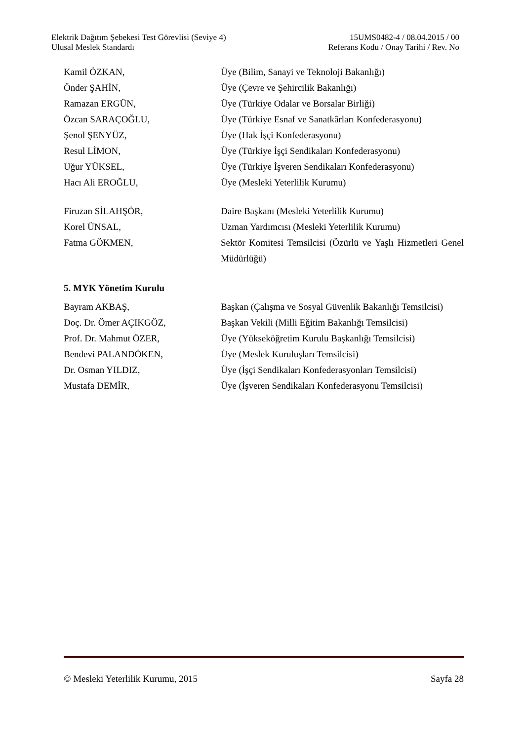Elektrik Dağıtım Şebekesi Test Görevlisi (Seviye 4) 15UMS0482-4 / 08.04.2015 / 00
Ulusal Meslek Standardı Referans Kodu / Onay Tarihi / Rev. No
Kamil ÖZKAN, Üye (Bilim, Sanayi ve Teknoloji Bakanlığı)
Önder ŞAHİN, Üye (Çevre ve Şehircilik Bakanlığı)
Ramazan ERGÜN, Üye (Türkiye Odalar ve Borsalar Birliği)
Özcan SARAÇOĞLU, Üye (Türkiye Esnaf ve Sanatkârları Konfederasyonu)
Şenol ŞENYÜZ, Üye (Hak İşçi Konfederasyonu)
Resul LİMON, Üye (Türkiye İşçi Sendikaları Konfederasyonu)
Uğur YÜKSEL, Üye (Türkiye İşveren Sendikaları Konfederasyonu)
Hacı Ali EROĞLU, Üye (Mesleki Yeterlilik Kurumu)
Firuzan SİLAHŞÖR, Daire Başkanı (Mesleki Yeterlilik Kurumu)
Korel ÜNSAL, Uzman Yardımcısı (Mesleki Yeterlilik Kurumu)
Fatma GÖKMEN, Sektör Komitesi Temsilcisi (Özürlü ve Yaşlı Hizmetleri Genel Müdürlüğü)
5. MYK Yönetim Kurulu
Bayram AKBAŞ, Başkan (Çalışma ve Sosyal Güvenlik Bakanlığı Temsilcisi)
Doç. Dr. Ömer AÇIKGÖZ, Başkan Vekili (Milli Eğitim Bakanlığı Temsilcisi)
Prof. Dr. Mahmut ÖZER, Üye (Yükseköğretim Kurulu Başkanlığı Temsilcisi)
Bendevi PALANDÖKEN, Üye (Meslek Kuruluşları Temsilcisi)
Dr. Osman YILDIZ, Üye (İşçi Sendikaları Konfederasyonları Temsilcisi)
Mustafa DEMİR, Üye (İşveren Sendikaları Konfederasyonu Temsilcisi)
© Mesleki Yeterlilik Kurumu, 2015 Sayfa 28